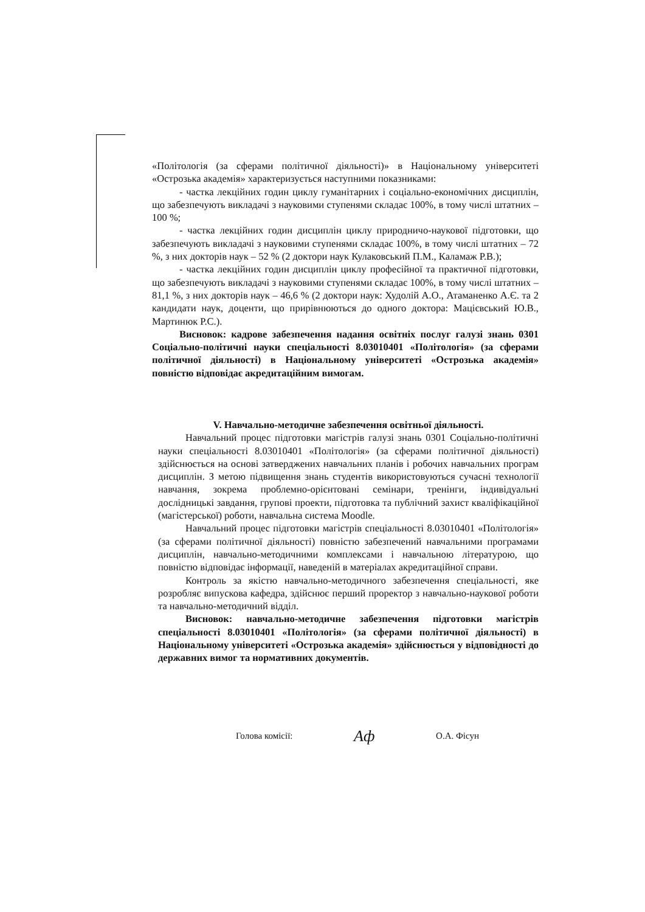«Політологія (за сферами політичної діяльності)» в Національному університеті «Острозька академія» характеризується наступними показниками:
- частка лекційних годин циклу гуманітарних і соціально-економічних дисциплін, що забезпечують викладачі з науковими ступенями складає 100%, в тому числі штатних – 100 %;
- частка лекційних годин дисциплін циклу природничо-наукової підготовки, що забезпечують викладачі з науковими ступенями складає 100%, в тому числі штатних – 72 %, з них докторів наук – 52 % (2 доктори наук Кулаковський П.М., Каламаж Р.В.);
- частка лекційних годин дисциплін циклу професійної та практичної підготовки, що забезпечують викладачі з науковими ступенями складає 100%, в тому числі штатних – 81,1 %, з них докторів наук – 46,6 % (2 доктори наук: Худолій А.О., Атаманенко А.Є. та 2 кандидати наук, доценти, що прирівнюються до одного доктора: Мацієвський Ю.В., Мартинюк Р.С.).
Висновок: кадрове забезпечення надання освітніх послуг галузі знань 0301 Соціально-політичні науки спеціальності 8.03010401 «Політологія» (за сферами політичної діяльності) в Національному університеті «Острозька академія» повністю відповідає акредитаційним вимогам.
V. Навчально-методичне забезпечення освітньої діяльності.
Навчальний процес підготовки магістрів галузі знань 0301 Соціально-політичні науки спеціальності 8.03010401 «Політологія» (за сферами політичної діяльності) здійснюється на основі затверджених навчальних планів і робочих навчальних програм дисциплін. З метою підвищення знань студентів використовуються сучасні технології навчання, зокрема проблемно-орієнтовані семінари, тренінги, індивідуальні дослідницькі завдання, групові проекти, підготовка та публічний захист кваліфікаційної (магістерської) роботи, навчальна система Moodle.
Навчальний процес підготовки магістрів спеціальності 8.03010401 «Політологія» (за сферами політичної діяльності) повністю забезпечений навчальними програмами дисциплін, навчально-методичними комплексами і навчальною літературою, що повністю відповідає інформації, наведеній в матеріалах акредитаційної справи.
Контроль за якістю навчально-методичного забезпечення спеціальності, яке розробляє випускова кафедра, здійснює перший проректор з навчально-наукової роботи та навчально-методичний відділ.
Висновок: навчально-методичне забезпечення підготовки магістрів спеціальності 8.03010401 «Політологія» (за сферами політичної діяльності) в Національному університеті «Острозька академія» здійснюється у відповідності до державних вимог та нормативних документів.
Голова комісії: Aф О.А. Фісун